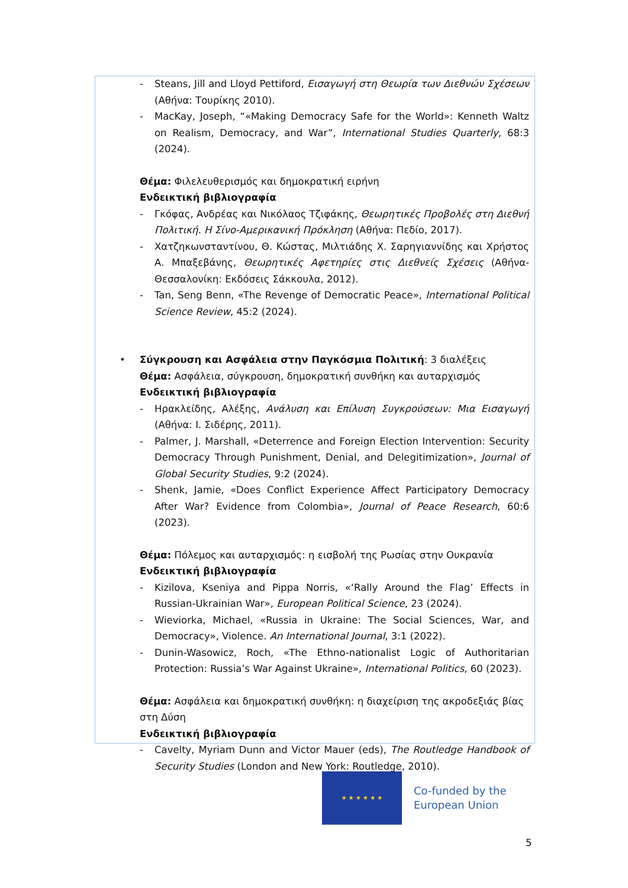- Steans, Jill and Lloyd Pettiford, Εισαγωγή στη Θεωρία των Διεθνών Σχέσεων (Αθήνα: Τουρίκης 2010).
- MacKay, Joseph, “«Making Democracy Safe for the World»: Kenneth Waltz on Realism, Democracy, and War”, International Studies Quarterly, 68:3 (2024).
Θέμα: Φιλελευθερισμός και δημοκρατική ειρήνη
Ενδεικτική βιβλιογραφία
- Γκόφας, Ανδρέας και Νικόλαος Τζιφάκης, Θεωρητικές Προβολές στη Διεθνή Πολιτική. Η Σίνο-Αμερικανική Πρόκληση (Αθήνα: Πεδίο, 2017).
- Χατζηκωνσταντίνου, Θ. Κώστας, Μιλτιάδης Χ. Σαρηγιαννίδης και Χρήστος Α. Μπαξεβάνης, Θεωρητικές Αφετηρίες στις Διεθνείς Σχέσεις (Αθήνα-Θεσσαλονίκη: Εκδόσεις Σάκκουλα, 2012).
- Tan, Seng Benn, «The Revenge of Democratic Peace», International Political Science Review, 45:2 (2024).
• Σύγκρουση και Ασφάλεια στην Παγκόσμια Πολιτική: 3 διαλέξεις
Θέμα: Ασφάλεια, σύγκρουση, δημοκρατική συνθήκη και αυταρχισμός
Ενδεικτική βιβλιογραφία
- Ηρακλείδης, Αλέξης, Ανάλυση και Επίλυση Συγκρούσεων: Μια Εισαγωγή (Αθήνα: Ι. Σιδέρης, 2011).
- Palmer, J. Marshall, «Deterrence and Foreign Election Intervention: Security Democracy Through Punishment, Denial, and Delegitimization», Journal of Global Security Studies, 9:2 (2024).
- Shenk, Jamie, «Does Conflict Experience Affect Participatory Democracy After War? Evidence from Colombia», Journal of Peace Research, 60:6 (2023).
Θέμα: Πόλεμος και αυταρχισμός: η εισβολή της Ρωσίας στην Ουκρανία
Ενδεικτική βιβλιογραφία
- Kizilova, Kseniya and Pippa Norris, «‘Rally Around the Flag’ Effects in Russian-Ukrainian War», European Political Science, 23 (2024).
- Wieviorka, Michael, «Russia in Ukraine: The Social Sciences, War, and Democracy», Violence. An International Journal, 3:1 (2022).
- Dunin-Wasowicz, Roch, «The Ethno-nationalist Logic of Authoritarian Protection: Russia’s War Against Ukraine», International Politics, 60 (2023).
Θέμα: Ασφάλεια και δημοκρατική συνθήκη: η διαχείριση της ακροδεξιάς βίας στη Δύση
Ενδεικτική βιβλιογραφία
- Cavelty, Myriam Dunn and Victor Mauer (eds), The Routledge Handbook of Security Studies (London and New York: Routledge, 2010).
★ ★ ★ ★ ★ ★
Co-funded by the
European Union
5